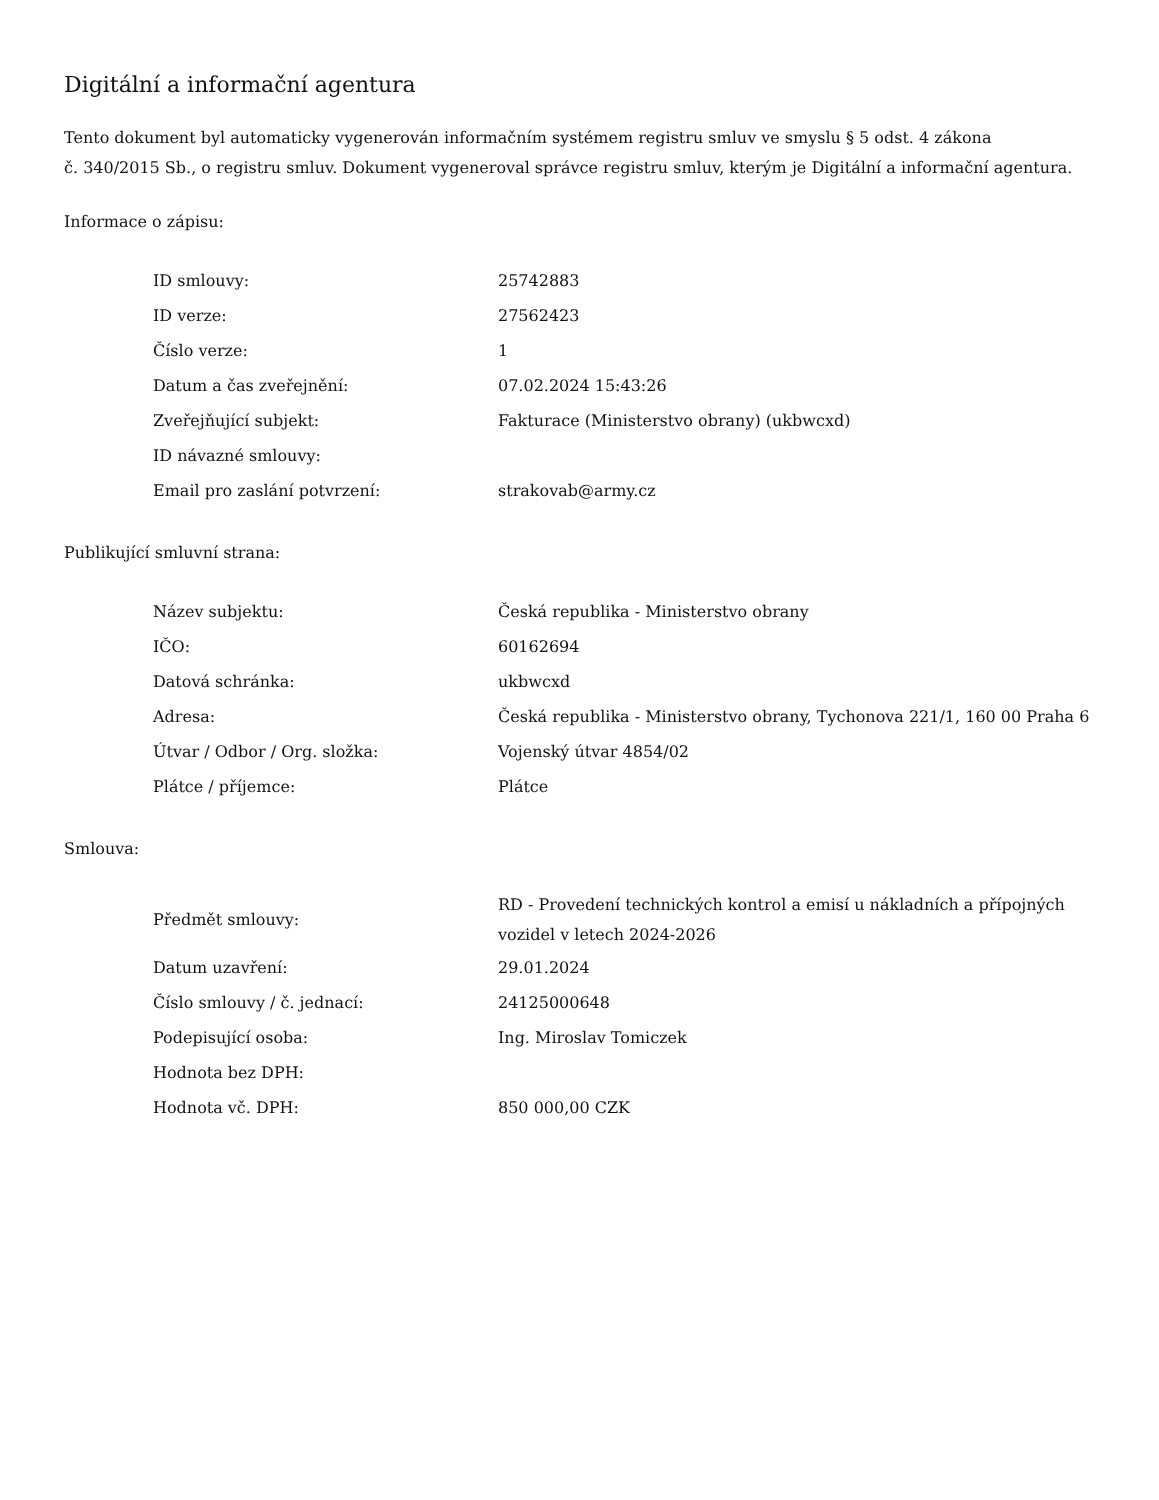Digitální a informační agentura
Tento dokument byl automaticky vygenerován informačním systémem registru smluv ve smyslu § 5 odst. 4 zákona
č. 340/2015 Sb., o registru smluv. Dokument vygeneroval správce registru smluv, kterým je Digitální a informační agentura.
Informace o zápisu:
| ID smlouvy: | 25742883 |
| ID verze: | 27562423 |
| Číslo verze: | 1 |
| Datum a čas zveřejnění: | 07.02.2024 15:43:26 |
| Zveřejňující subjekt: | Fakturace (Ministerstvo obrany) (ukbwcxd) |
| ID návazné smlouvy: | |
| Email pro zaslání potvrzení: | strakovab@army.cz |
Publikující smluvní strana:
| Název subjektu: | Česká republika - Ministerstvo obrany |
| IČO: | 60162694 |
| Datová schránka: | ukbwcxd |
| Adresa: | Česká republika - Ministerstvo obrany, Tychonova 221/1, 160 00 Praha 6 |
| Útvar / Odbor / Org. složka: | Vojenský útvar 4854/02 |
| Plátce / příjemce: | Plátce |
Smlouva:
| Předmět smlouvy: | RD - Provedení technických kontrol a emisí u nákladních a přípojných vozidel v letech 2024-2026 |
| Datum uzavření: | 29.01.2024 |
| Číslo smlouvy / č. jednací: | 24125000648 |
| Podepisující osoba: | Ing. Miroslav Tomiczek |
| Hodnota bez DPH: | |
| Hodnota vč. DPH: | 850 000,00 CZK |